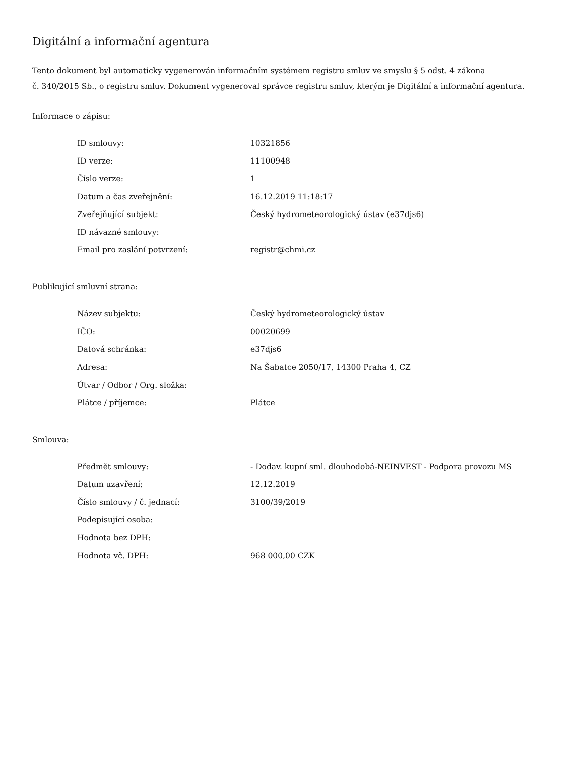Digitální a informační agentura
Tento dokument byl automaticky vygenerován informačním systémem registru smluv ve smyslu § 5 odst. 4 zákona
č. 340/2015 Sb., o registru smluv. Dokument vygeneroval správce registru smluv, kterým je Digitální a informační agentura.
Informace o zápisu:
| ID smlouvy: | 10321856 |
| ID verze: | 11100948 |
| Číslo verze: | 1 |
| Datum a čas zveřejnění: | 16.12.2019 11:18:17 |
| Zveřejňující subjekt: | Český hydrometeorologický ústav (e37djs6) |
| ID návazné smlouvy: | |
| Email pro zaslání potvrzení: | registr@chmi.cz |
Publikující smluvní strana:
| Název subjektu: | Český hydrometeorologický ústav |
| IČO: | 00020699 |
| Datová schránka: | e37djs6 |
| Adresa: | Na Šabatce 2050/17, 14300 Praha 4, CZ |
| Útvar / Odbor / Org. složka: | |
| Plátce / příjemce: | Plátce |
Smlouva:
| Předmět smlouvy: | - Dodav. kupní sml. dlouhodobá-NEINVEST - Podpora provozu MS |
| Datum uzavření: | 12.12.2019 |
| Číslo smlouvy / č. jednací: | 3100/39/2019 |
| Podepisující osoba: | |
| Hodnota bez DPH: | |
| Hodnota vč. DPH: | 968 000,00 CZK |